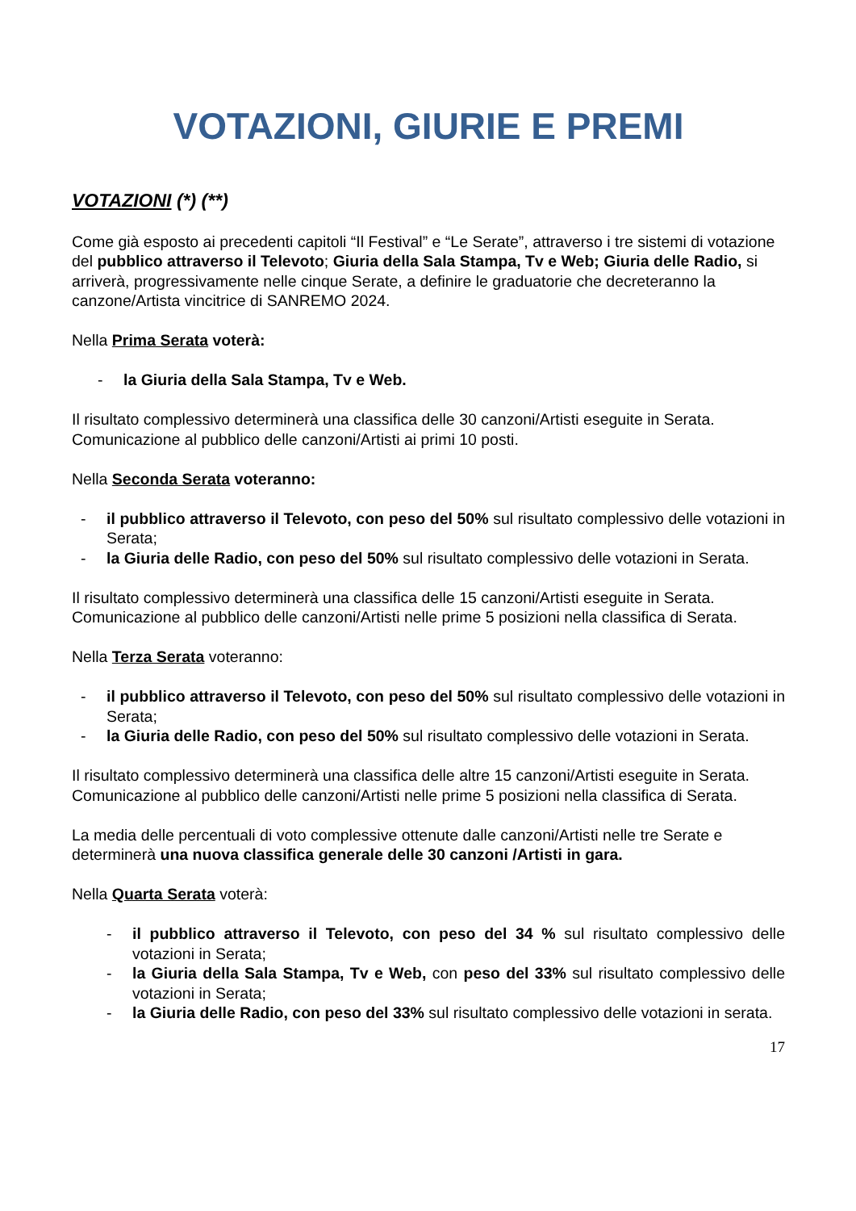VOTAZIONI, GIURIE E PREMI
VOTAZIONI (*) (**)
Come già esposto ai precedenti capitoli “Il Festival” e “Le Serate”, attraverso i tre sistemi di votazione del pubblico attraverso il Televoto; Giuria della Sala Stampa, Tv e Web; Giuria delle Radio, si arriverà, progressivamente nelle cinque Serate, a definire le graduatorie che decreteranno la canzone/Artista vincitrice di SANREMO 2024.
Nella Prima Serata voterà:
- la Giuria della Sala Stampa, Tv e Web.
Il risultato complessivo determinerà una classifica delle 30 canzoni/Artisti eseguite in Serata.
Comunicazione al pubblico delle canzoni/Artisti ai primi 10 posti.
Nella Seconda Serata voteranno:
- il pubblico attraverso il Televoto, con peso del 50% sul risultato complessivo delle votazioni in Serata;
- la Giuria delle Radio, con peso del 50% sul risultato complessivo delle votazioni in Serata.
Il risultato complessivo determinerà una classifica delle 15 canzoni/Artisti eseguite in Serata.
Comunicazione al pubblico delle canzoni/Artisti nelle prime 5 posizioni nella classifica di Serata.
Nella Terza Serata voteranno:
- il pubblico attraverso il Televoto, con peso del 50% sul risultato complessivo delle votazioni in Serata;
- la Giuria delle Radio, con peso del 50% sul risultato complessivo delle votazioni in Serata.
Il risultato complessivo determinerà una classifica delle altre 15 canzoni/Artisti eseguite in Serata.
Comunicazione al pubblico delle canzoni/Artisti nelle prime 5 posizioni nella classifica di Serata.
La media delle percentuali di voto complessive ottenute dalle canzoni/Artisti nelle tre Serate e determinerà una nuova classifica generale delle 30 canzoni /Artisti in gara.
Nella Quarta Serata voterà:
- il pubblico attraverso il Televoto, con peso del 34 % sul risultato complessivo delle votazioni in Serata;
- la Giuria della Sala Stampa, Tv e Web, con peso del 33% sul risultato complessivo delle votazioni in Serata;
- la Giuria delle Radio, con peso del 33% sul risultato complessivo delle votazioni in serata.
17